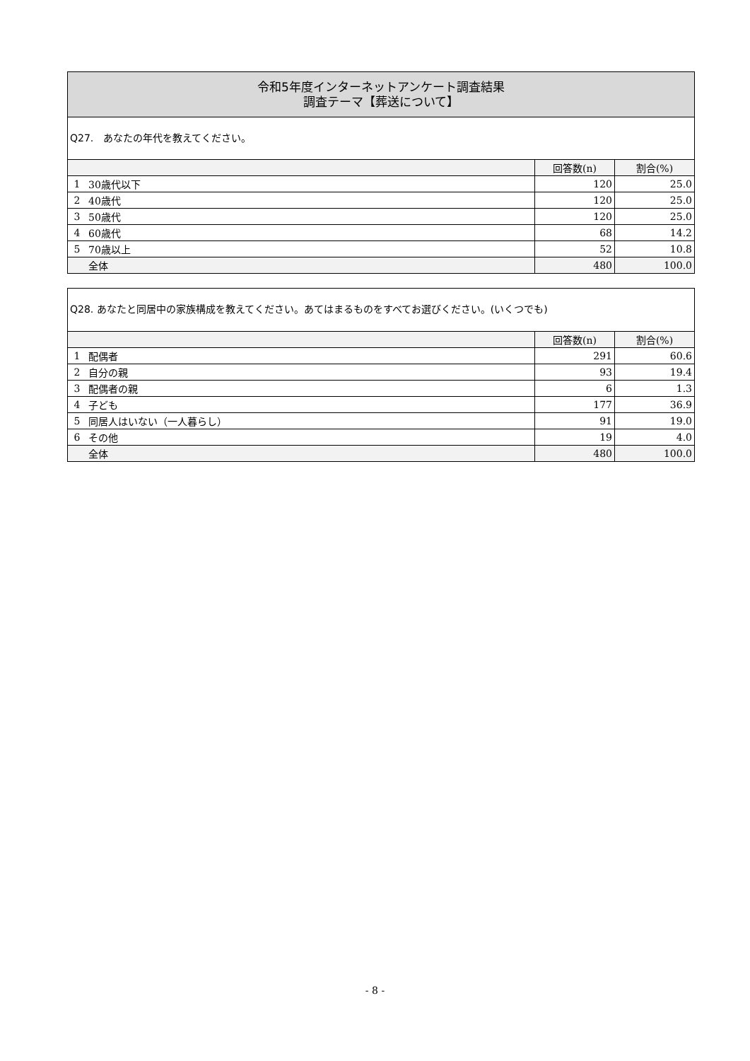令和5年度インターネットアンケート調査結果
調査テーマ【葬送について】
Q27.　あなたの年代を教えてください。
| | | 回答数(n) | 割合(%) |
| --- | --- | --- | --- |
| 1 | 30歳代以下 | 120 | 25.0 |
| 2 | 40歳代 | 120 | 25.0 |
| 3 | 50歳代 | 120 | 25.0 |
| 4 | 60歳代 | 68 | 14.2 |
| 5 | 70歳以上 | 52 | 10.8 |
| | 全体 | 480 | 100.0 |
Q28. あなたと同居中の家族構成を教えてください。あてはまるものをすべてお選びください。(いくつでも)
| | | 回答数(n) | 割合(%) |
| --- | --- | --- | --- |
| 1 | 配偶者 | 291 | 60.6 |
| 2 | 自分の親 | 93 | 19.4 |
| 3 | 配偶者の親 | 6 | 1.3 |
| 4 | 子ども | 177 | 36.9 |
| 5 | 同居人はいない（一人暮らし） | 91 | 19.0 |
| 6 | その他 | 19 | 4.0 |
| | 全体 | 480 | 100.0 |
- 8 -